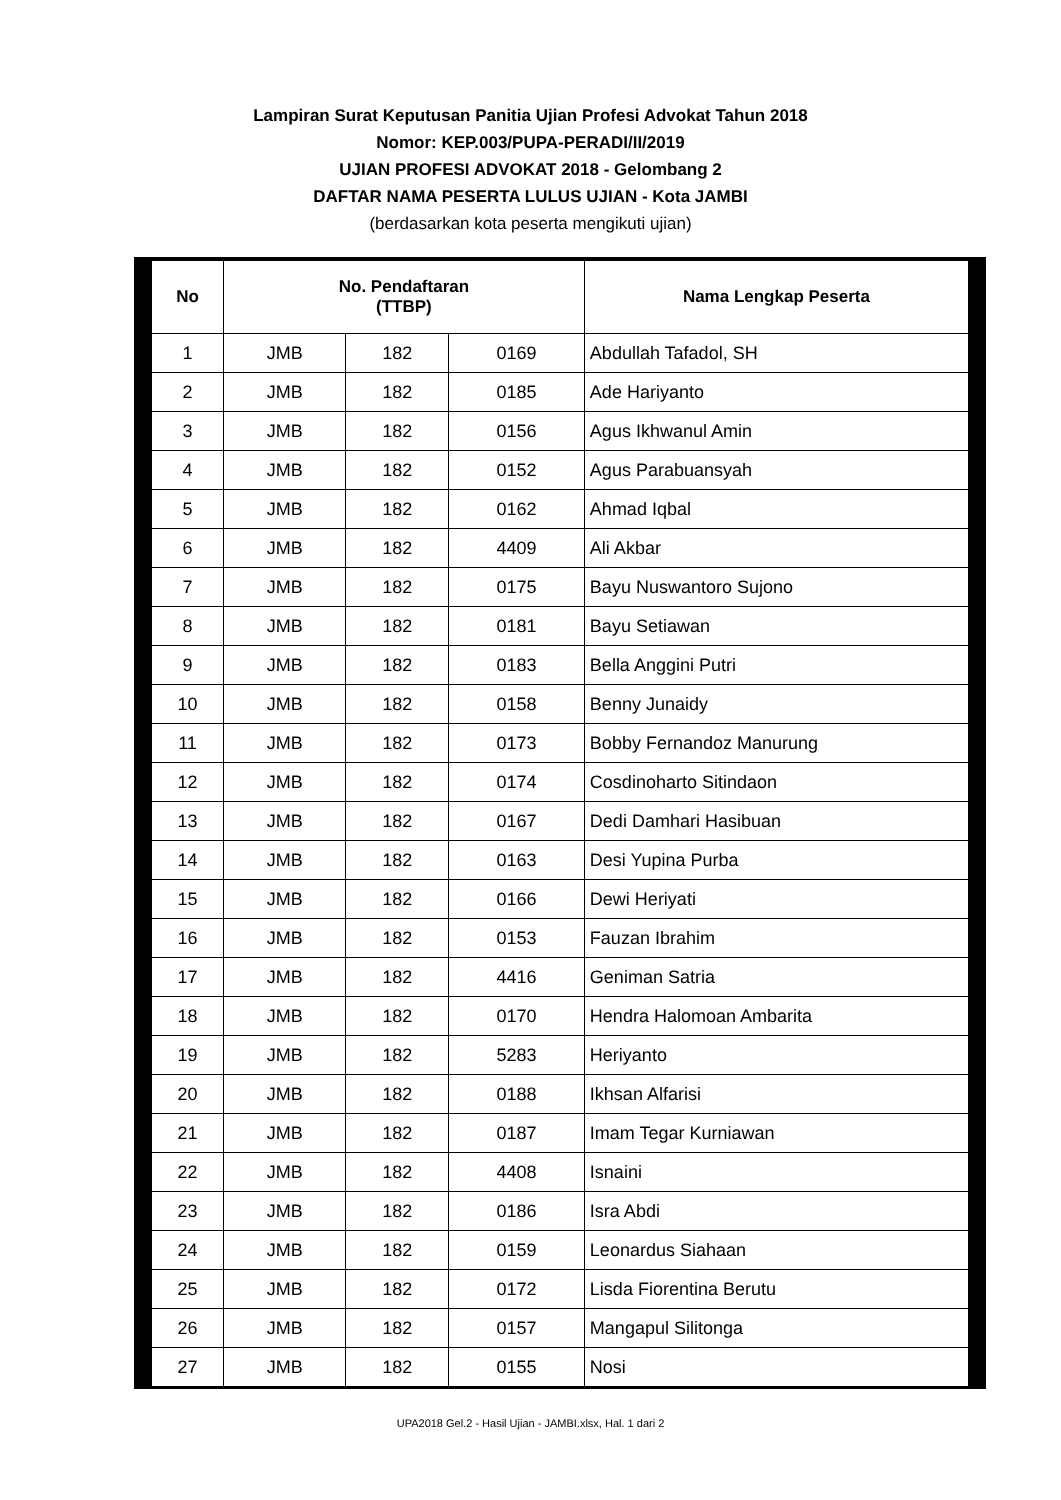Lampiran Surat Keputusan Panitia Ujian Profesi Advokat Tahun 2018
Nomor: KEP.003/PUPA-PERADI/II/2019
UJIAN PROFESI ADVOKAT 2018 - Gelombang 2
DAFTAR NAMA PESERTA LULUS UJIAN - Kota JAMBI
(berdasarkan kota peserta mengikuti ujian)
| No | No. Pendaftaran (TTBP) | | | Nama Lengkap Peserta |
| --- | --- | --- | --- | --- |
| 1 | JMB | 182 | 0169 | Abdullah Tafadol, SH |
| 2 | JMB | 182 | 0185 | Ade Hariyanto |
| 3 | JMB | 182 | 0156 | Agus Ikhwanul Amin |
| 4 | JMB | 182 | 0152 | Agus Parabuansyah |
| 5 | JMB | 182 | 0162 | Ahmad Iqbal |
| 6 | JMB | 182 | 4409 | Ali Akbar |
| 7 | JMB | 182 | 0175 | Bayu Nuswantoro Sujono |
| 8 | JMB | 182 | 0181 | Bayu Setiawan |
| 9 | JMB | 182 | 0183 | Bella Anggini Putri |
| 10 | JMB | 182 | 0158 | Benny Junaidy |
| 11 | JMB | 182 | 0173 | Bobby Fernandoz Manurung |
| 12 | JMB | 182 | 0174 | Cosdinoharto Sitindaon |
| 13 | JMB | 182 | 0167 | Dedi Damhari Hasibuan |
| 14 | JMB | 182 | 0163 | Desi Yupina Purba |
| 15 | JMB | 182 | 0166 | Dewi Heriyati |
| 16 | JMB | 182 | 0153 | Fauzan Ibrahim |
| 17 | JMB | 182 | 4416 | Geniman Satria |
| 18 | JMB | 182 | 0170 | Hendra Halomoan Ambarita |
| 19 | JMB | 182 | 5283 | Heriyanto |
| 20 | JMB | 182 | 0188 | Ikhsan Alfarisi |
| 21 | JMB | 182 | 0187 | Imam Tegar Kurniawan |
| 22 | JMB | 182 | 4408 | Isnaini |
| 23 | JMB | 182 | 0186 | Isra Abdi |
| 24 | JMB | 182 | 0159 | Leonardus Siahaan |
| 25 | JMB | 182 | 0172 | Lisda Fiorentina Berutu |
| 26 | JMB | 182 | 0157 | Mangapul Silitonga |
| 27 | JMB | 182 | 0155 | Nosi |
UPA2018 Gel.2 - Hasil Ujian - JAMBI.xlsx, Hal. 1 dari 2